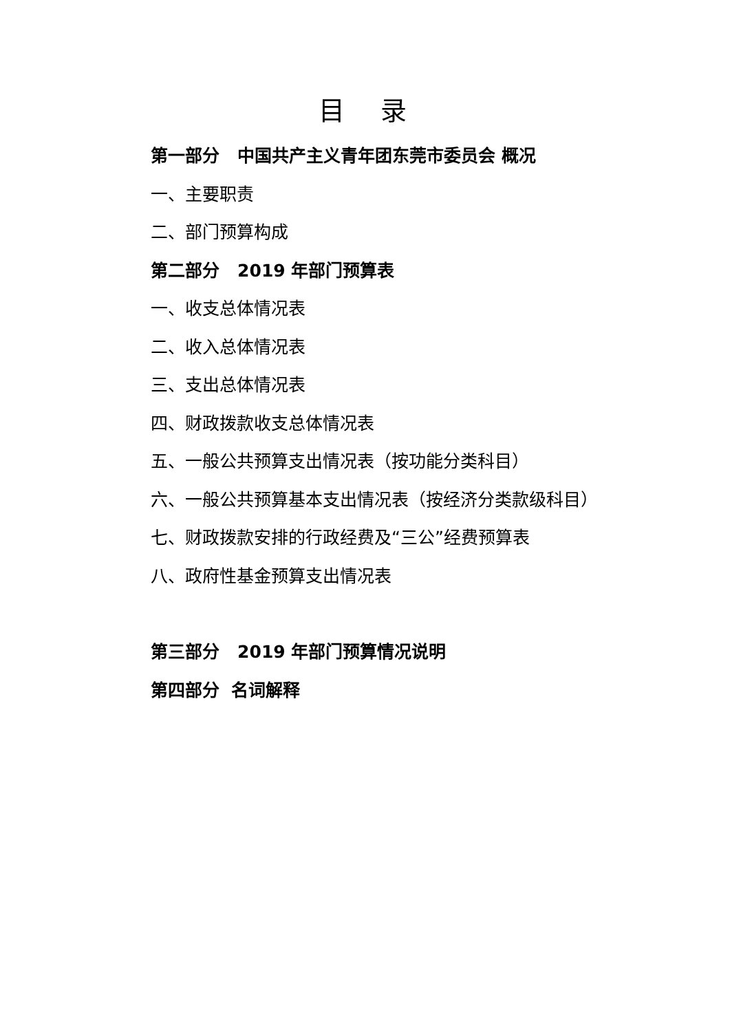目 录
第一部分 中国共产主义青年团东莞市委员会 概况
一、主要职责
二、部门预算构成
第二部分 2019 年部门预算表
一、收支总体情况表
二、收入总体情况表
三、支出总体情况表
四、财政拨款收支总体情况表
五、一般公共预算支出情况表（按功能分类科目）
六、一般公共预算基本支出情况表（按经济分类款级科目）
七、财政拨款安排的行政经费及“三公”经费预算表
八、政府性基金预算支出情况表
第三部分 2019 年部门预算情况说明
第四部分 名词解释